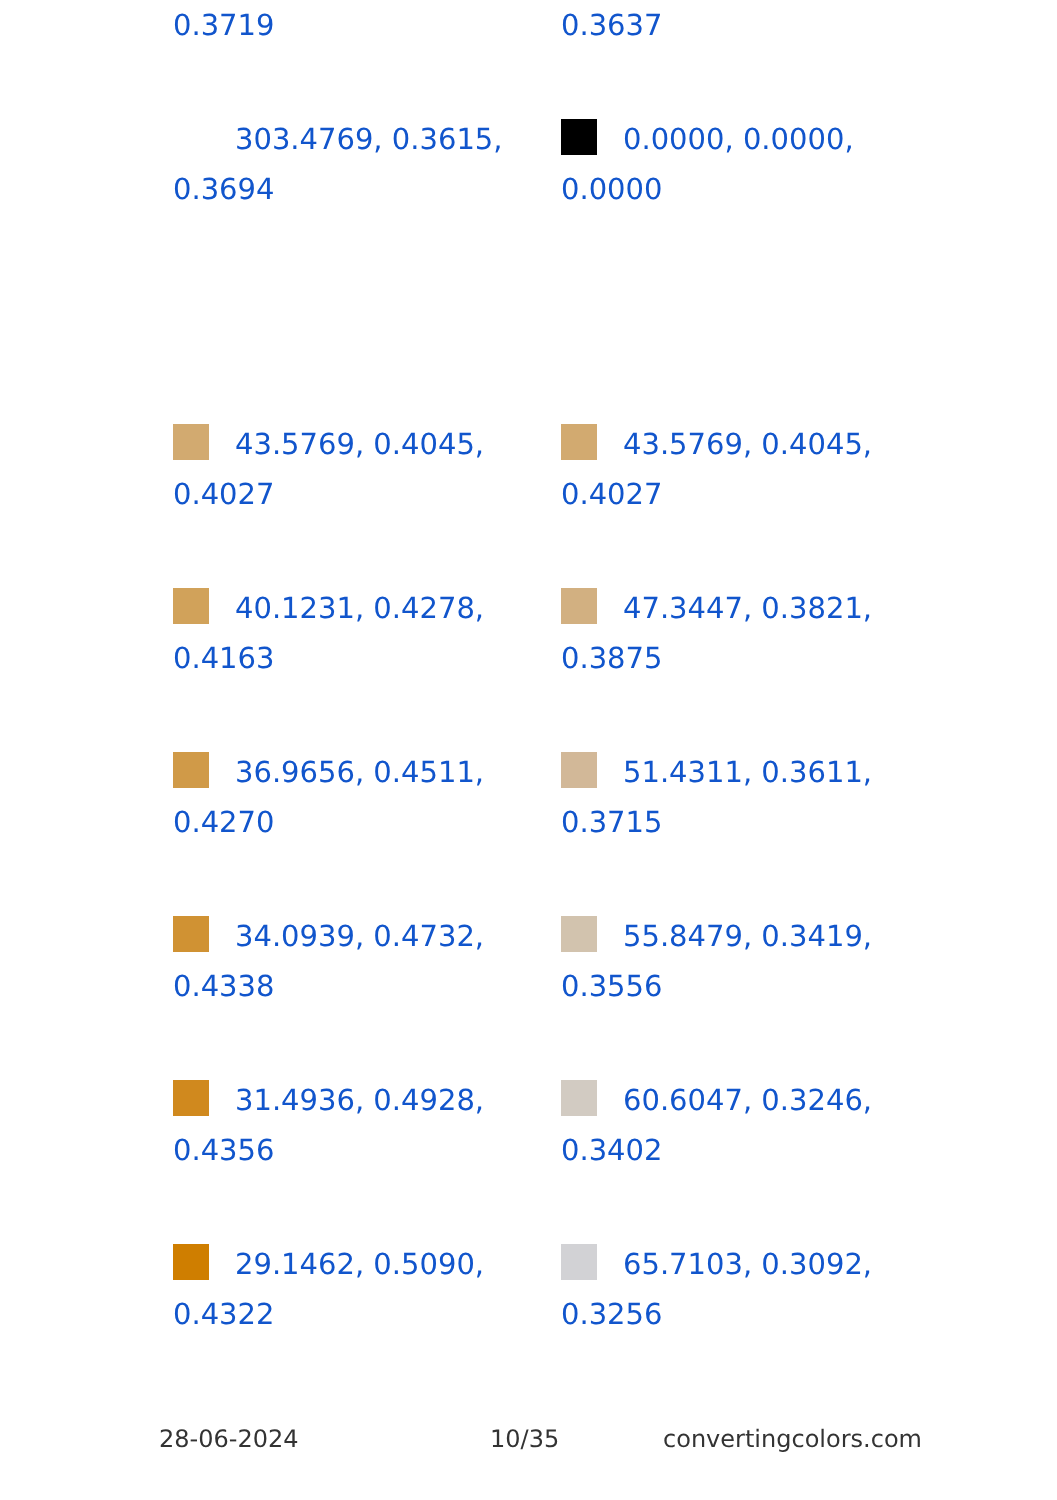0.3719 0.3637
303.4769, 0.3615, 0.3694
0.0000, 0.0000, 0.0000
43.5769, 0.4045, 0.4027
43.5769, 0.4045, 0.4027
40.1231, 0.4278, 0.4163
47.3447, 0.3821, 0.3875
36.9656, 0.4511, 0.4270
51.4311, 0.3611, 0.3715
34.0939, 0.4732, 0.4338
55.8479, 0.3419, 0.3556
31.4936, 0.4928, 0.4356
60.6047, 0.3246, 0.3402
29.1462, 0.5090, 0.4322
65.7103, 0.3092, 0.3256
28-06-2024 10/35 convertingcolors.com